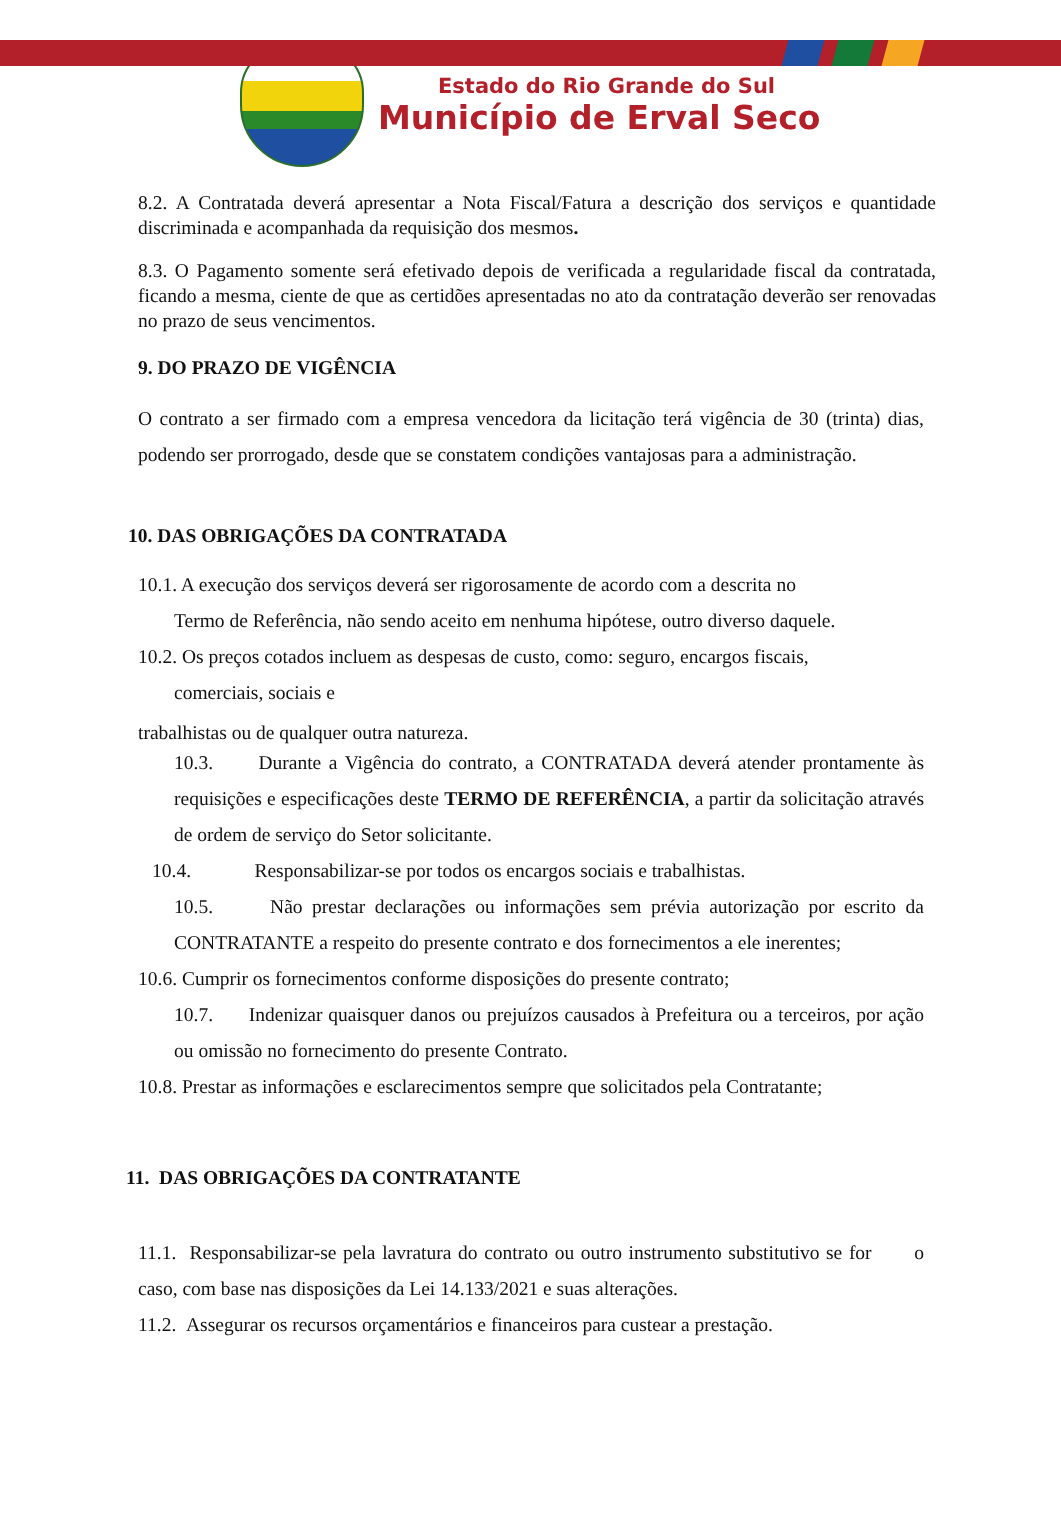Estado do Rio Grande do Sul
Município de Erval Seco
8.2. A Contratada deverá apresentar a Nota Fiscal/Fatura a descrição dos serviços e quantidade discriminada e acompanhada da requisição dos mesmos.
8.3. O Pagamento somente será efetivado depois de verificada a regularidade fiscal da contratada, ficando a mesma, ciente de que as certidões apresentadas no ato da contratação deverão ser renovadas no prazo de seus vencimentos.
9. DO PRAZO DE VIGÊNCIA
O contrato a ser firmado com a empresa vencedora da licitação terá vigência de 30 (trinta) dias, podendo ser prorrogado, desde que se constatem condições vantajosas para a administração.
10. DAS OBRIGAÇÕES DA CONTRATADA
10.1. A execução dos serviços deverá ser rigorosamente de acordo com a descrita no
Termo de Referência, não sendo aceito em nenhuma hipótese, outro diverso daquele.
10.2. Os preços cotados incluem as despesas de custo, como: seguro, encargos fiscais,
comerciais, sociais e
trabalhistas ou de qualquer outra natureza.
10.3. Durante a Vigência do contrato, a CONTRATADA deverá atender prontamente às requisições e especificações deste TERMO DE REFERÊNCIA, a partir da solicitação através de ordem de serviço do Setor solicitante.
10.4. Responsabilizar-se por todos os encargos sociais e trabalhistas.
10.5. Não prestar declarações ou informações sem prévia autorização por escrito da CONTRATANTE a respeito do presente contrato e dos fornecimentos a ele inerentes;
10.6. Cumprir os fornecimentos conforme disposições do presente contrato;
10.7. Indenizar quaisquer danos ou prejuízos causados à Prefeitura ou a terceiros, por ação ou omissão no fornecimento do presente Contrato.
10.8. Prestar as informações e esclarecimentos sempre que solicitados pela Contratante;
11. DAS OBRIGAÇÕES DA CONTRATANTE
11.1. Responsabilizar-se pela lavratura do contrato ou outro instrumento substitutivo se for o caso, com base nas disposições da Lei 14.133/2021 e suas alterações.
11.2. Assegurar os recursos orçamentários e financeiros para custear a prestação.